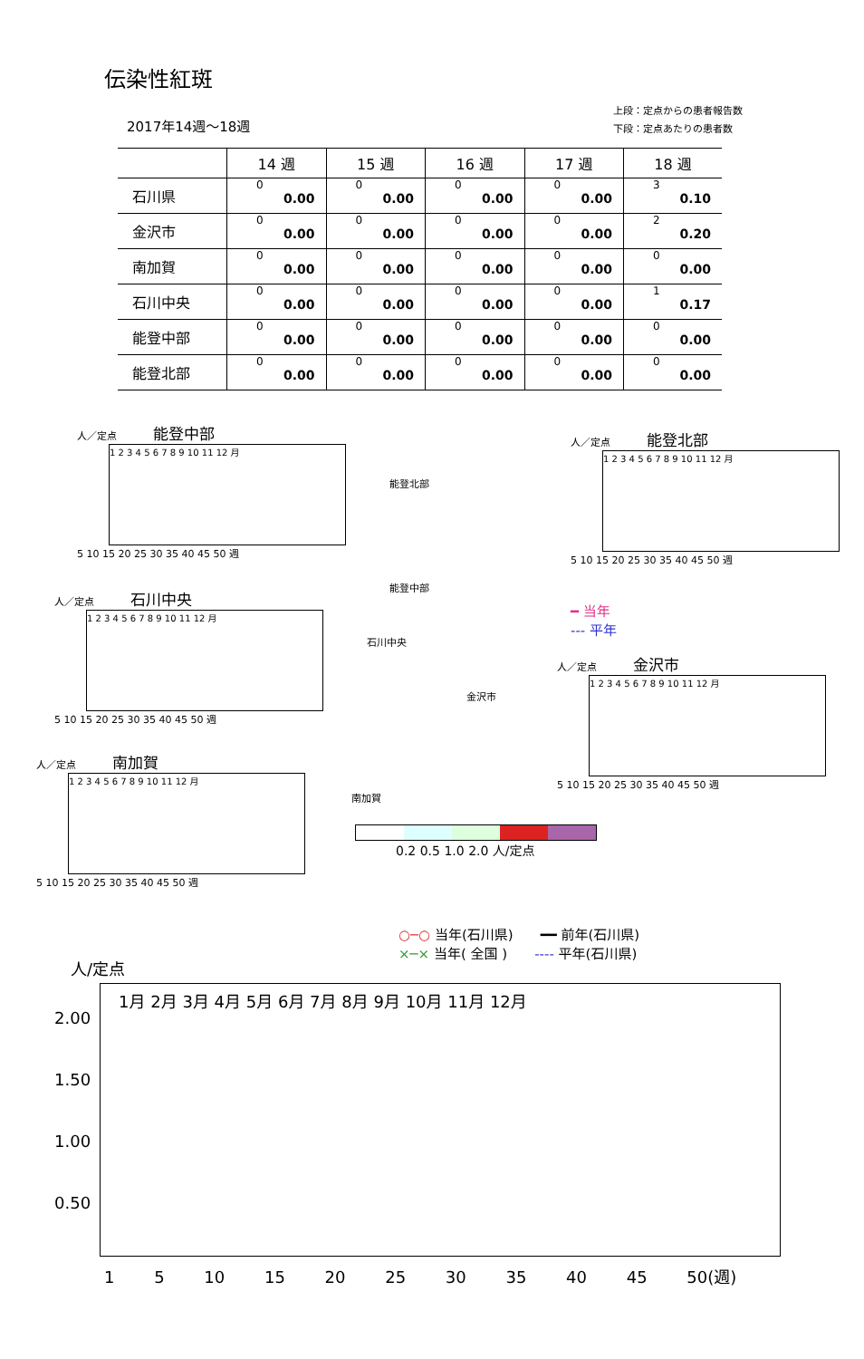伝染性紅斑
2017年14週～18週
上段：定点からの患者報告数
下段：定点あたりの患者数
| | 14 週 | 15 週 | 16 週 | 17 週 | 18 週 |
| --- | --- | --- | --- | --- | --- |
| 石川県 | 0 0.00 | 0 0.00 | 0 0.00 | 0 0.00 | 3 0.10 |
| 金沢市 | 0 0.00 | 0 0.00 | 0 0.00 | 0 0.00 | 2 0.20 |
| 南加賀 | 0 0.00 | 0 0.00 | 0 0.00 | 0 0.00 | 0 0.00 |
| 石川中央 | 0 0.00 | 0 0.00 | 0 0.00 | 0 0.00 | 1 0.17 |
| 能登中部 | 0 0.00 | 0 0.00 | 0 0.00 | 0 0.00 | 0 0.00 |
| 能登北部 | 0 0.00 | 0 0.00 | 0 0.00 | 0 0.00 | 0 0.00 |
人／定点 能登中部
1 2 3 4 5 6 7 8 9 10 11 12 月
5 10 15 20 25 30 35 40 45 50 週
人／定点 能登北部
1 2 3 4 5 6 7 8 9 10 11 12 月
5 10 15 20 25 30 35 40 45 50 週
人／定点 石川中央
1 2 3 4 5 6 7 8 9 10 11 12 月
5 10 15 20 25 30 35 40 45 50 週
━ 当年
--- 平年
人／定点 金沢市
1 2 3 4 5 6 7 8 9 10 11 12 月
5 10 15 20 25 30 35 40 45 50 週
能登北部
能登中部
石川中央
金沢市
人／定点 南加賀
1 2 3 4 5 6 7 8 9 10 11 12 月
5 10 15 20 25 30 35 40 45 50 週
南加賀
0.2 0.5 1.0 2.0 人/定点
○─○ 当年(石川県)　　━━ 前年(石川県)
×─× 当年( 全国 )　　---- 平年(石川県)
人/定点
2.00
1.50
1.00
0.50
1月 2月 3月 4月 5月 6月 7月 8月 9月 10月 11月 12月
1 5 10 15 20 25 30 35 40 45 50(週)